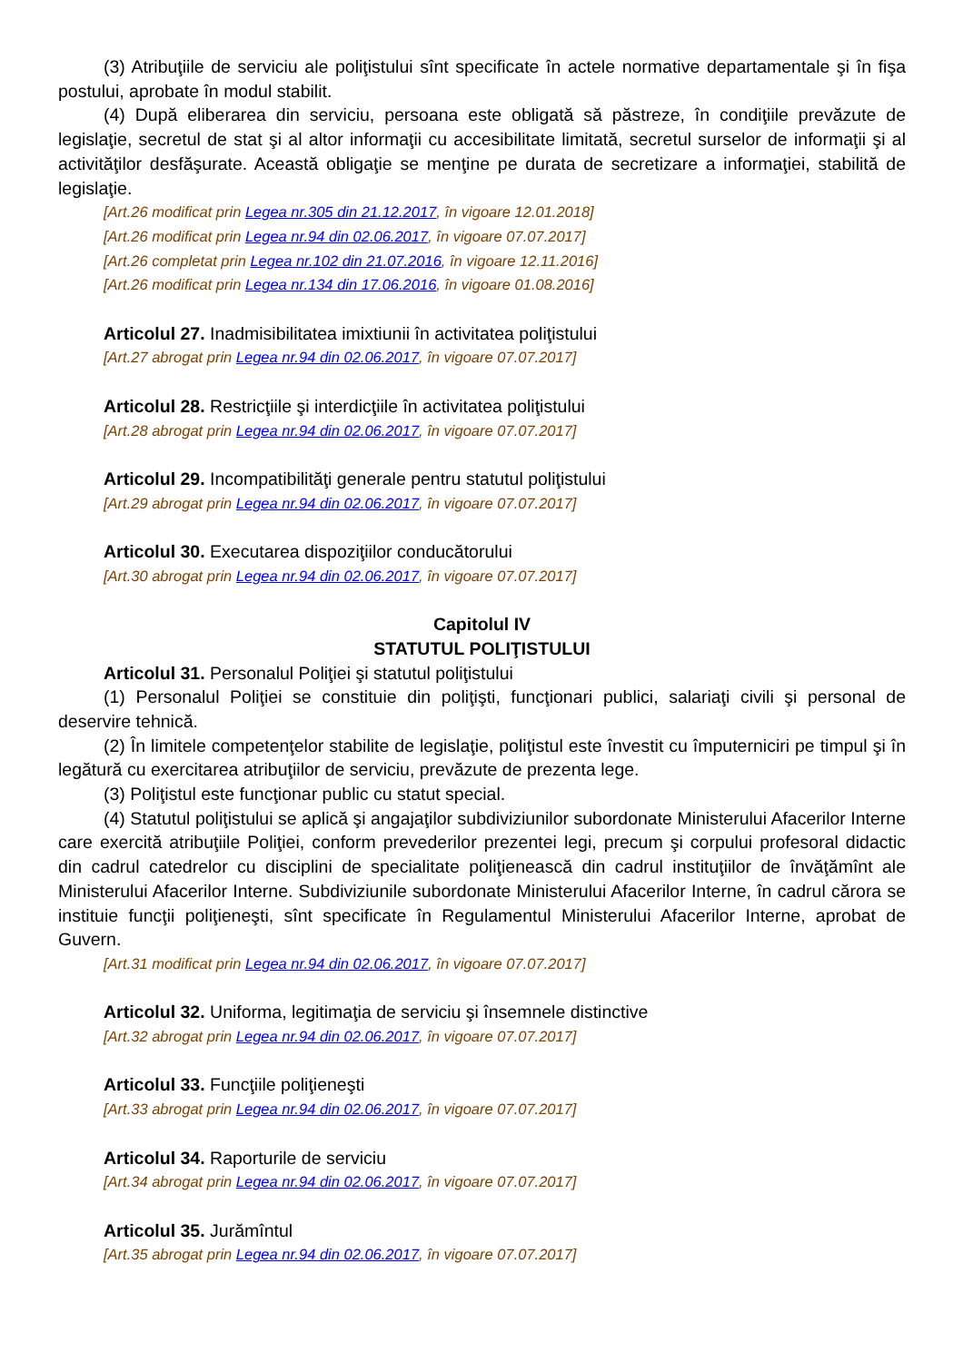(3) Atribuţiile de serviciu ale poliţistului sînt specificate în actele normative departamentale şi în fişa postului, aprobate în modul stabilit.
(4) După eliberarea din serviciu, persoana este obligată să păstreze, în condiţiile prevăzute de legislaţie, secretul de stat şi al altor informaţii cu accesibilitate limitată, secretul surselor de informaţii şi al activităţilor desfăşurate. Această obligaţie se menţine pe durata de secretizare a informaţiei, stabilită de legislaţie.
[Art.26 modificat prin Legea nr.305 din 21.12.2017, în vigoare 12.01.2018]
[Art.26 modificat prin Legea nr.94 din 02.06.2017, în vigoare 07.07.2017]
[Art.26 completat prin Legea nr.102 din 21.07.2016, în vigoare 12.11.2016]
[Art.26 modificat prin Legea nr.134 din 17.06.2016, în vigoare 01.08.2016]
Articolul 27. Inadmisibilitatea imixtiunii în activitatea poliţistului
[Art.27 abrogat prin Legea nr.94 din 02.06.2017, în vigoare 07.07.2017]
Articolul 28. Restricţiile şi interdicţiile în activitatea poliţistului
[Art.28 abrogat prin Legea nr.94 din 02.06.2017, în vigoare 07.07.2017]
Articolul 29. Incompatibilităţi generale pentru statutul poliţistului
[Art.29 abrogat prin Legea nr.94 din 02.06.2017, în vigoare 07.07.2017]
Articolul 30. Executarea dispoziţiilor conducătorului
[Art.30 abrogat prin Legea nr.94 din 02.06.2017, în vigoare 07.07.2017]
Capitolul IV
STATUTUL POLIŢISTULUI
Articolul 31. Personalul Poliţiei şi statutul poliţistului
(1) Personalul Poliţiei se constituie din poliţişti, funcţionari publici, salariaţi civili şi personal de deservire tehnică.
(2) În limitele competenţelor stabilite de legislaţie, poliţistul este învestit cu împuterniciri pe timpul şi în legătură cu exercitarea atribuţiilor de serviciu, prevăzute de prezenta lege.
(3) Poliţistul este funcţionar public cu statut special.
(4) Statutul poliţistului se aplică şi angajaţilor subdiviziunilor subordonate Ministerului Afacerilor Interne care exercită atribuţiile Poliţiei, conform prevederilor prezentei legi, precum şi corpului profesoral didactic din cadrul catedrelor cu disciplini de specialitate poliţienească din cadrul instituţiilor de învăţămînt ale Ministerului Afacerilor Interne. Subdiviziunile subordonate Ministerului Afacerilor Interne, în cadrul cărora se instituie funcţii poliţieneşti, sînt specificate în Regulamentul Ministerului Afacerilor Interne, aprobat de Guvern.
[Art.31 modificat prin Legea nr.94 din 02.06.2017, în vigoare 07.07.2017]
Articolul 32. Uniforma, legitimaţia de serviciu şi însemnele distinctive
[Art.32 abrogat prin Legea nr.94 din 02.06.2017, în vigoare 07.07.2017]
Articolul 33. Funcţiile poliţieneşti
[Art.33 abrogat prin Legea nr.94 din 02.06.2017, în vigoare 07.07.2017]
Articolul 34. Raporturile de serviciu
[Art.34 abrogat prin Legea nr.94 din 02.06.2017, în vigoare 07.07.2017]
Articolul 35. Jurămîntul
[Art.35 abrogat prin Legea nr.94 din 02.06.2017, în vigoare 07.07.2017]